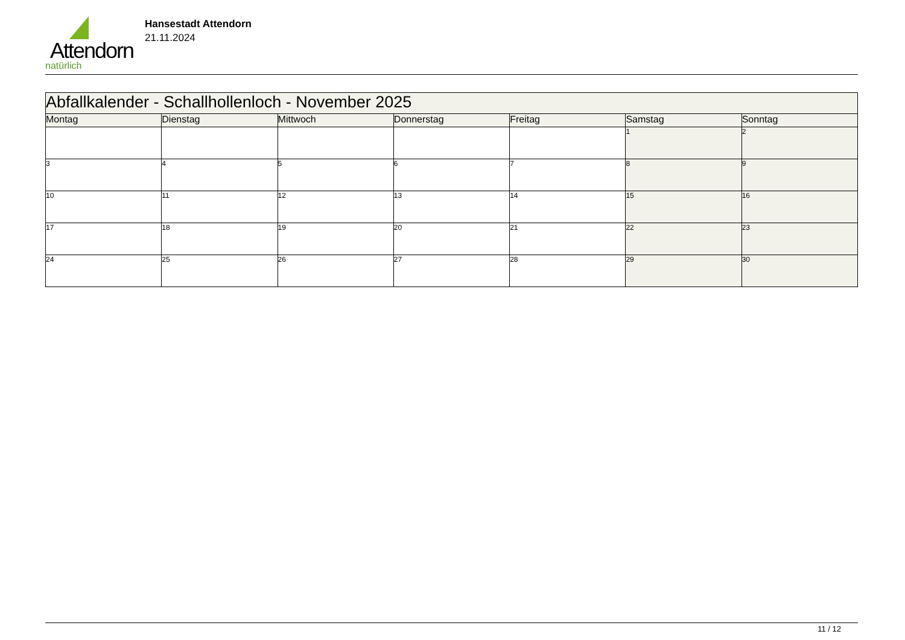Attendorn
natürlich
Hansestadt Attendorn
21.11.2024
| Abfallkalender - Schallhollenloch - November 2025 | | | | | | |
| Montag | Dienstag | Mittwoch | Donnerstag | Freitag | Samstag | Sonntag |
| | | | | | 1 | 2 |
| 3 | 4 | 5 | 6 | 7 | 8 | 9 |
| 10 | 11 | 12 | 13 | 14 | 15 | 16 |
| 17 | 18 | 19 | 20 | 21 | 22 | 23 |
| 24 | 25 | 26 | 27 | 28 | 29 | 30 |
11 / 12